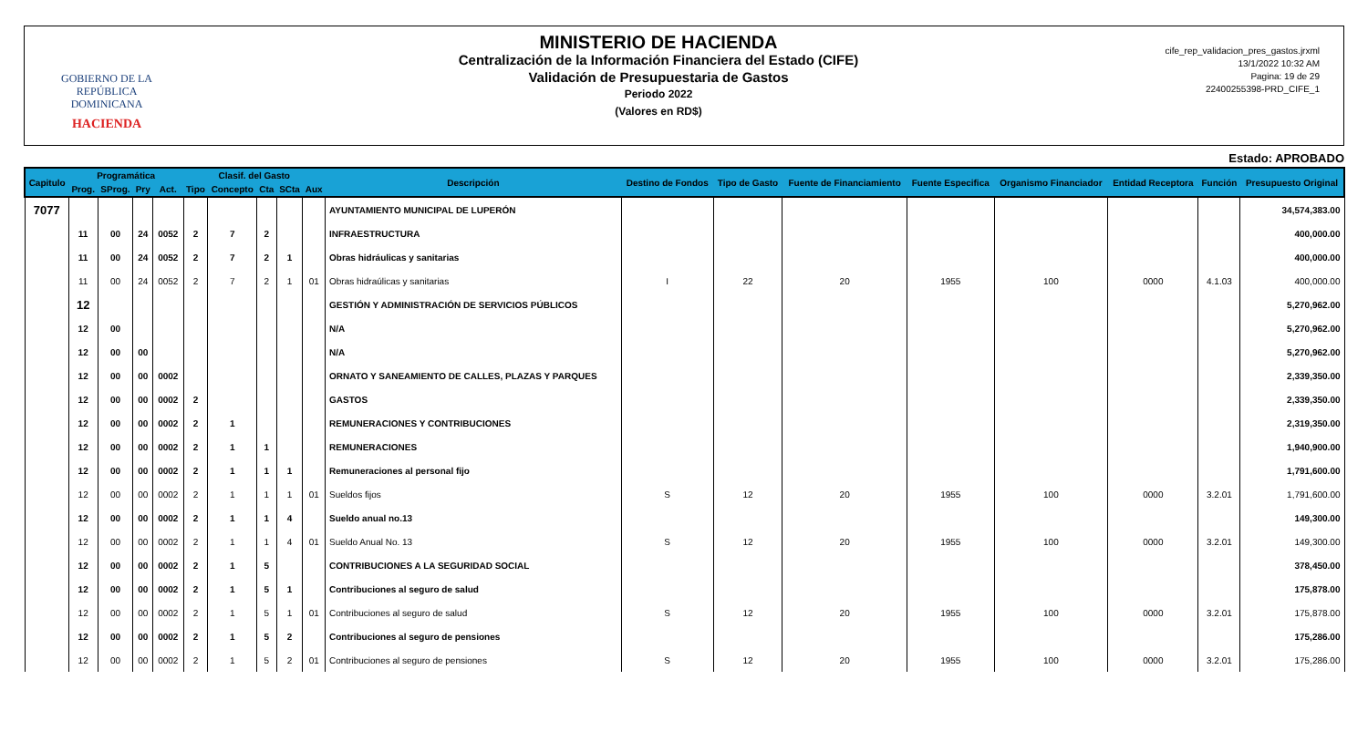GOBIERNO DE LA
REPÚBLICA
DOMINICANA
HACIENDA
MINISTERIO DE HACIENDA
Centralización de la Información Financiera del Estado (CIFE)
Validación de Presupuestaria de Gastos
Periodo 2022
(Valores en RD$)
cife_rep_validacion_pres_gastos.jrxml
13/1/2022 10:32 AM
Pagina: 19 de 29
22400255398-PRD_CIFE_1
Estado: APROBADO
| Capitulo | Programática | | | | Clasif. del Gasto | | | | | Descripción | Destino de Fondos | Tipo de Gasto | Fuente de Financiamiento | Fuente Especifica | Organismo Financiador | Entidad Receptora | Función | Presupuesto Original |
| --- | --- | --- | --- | --- | --- | --- | --- | --- | --- | --- | --- | --- | --- | --- | --- | --- | --- | --- |
| | Prog. | SProg. | Pry | Act. | Tipo | Concepto | Cta | SCta | Aux | | | | | | | | | |
| 7077 | | | | | | | | | | AYUNTAMIENTO MUNICIPAL DE LUPERÓN | | | | | | | | 34,574,383.00 |
| | 11 | 00 | 24 | 0052 | 2 | 7 | 2 | | | INFRAESTRUCTURA | | | | | | | | 400,000.00 |
| | 11 | 00 | 24 | 0052 | 2 | 7 | 2 | 1 | | Obras hidráulicas y sanitarias | | | | | | | | 400,000.00 |
| | 11 | 00 | 24 | 0052 | 2 | 7 | 2 | 1 | 01 | Obras hidraúlicas y sanitarias | I | 22 | 20 | 1955 | 100 | 0000 | 4.1.03 | 400,000.00 |
| | 12 | | | | | | | | | GESTIÓN Y ADMINISTRACIÓN DE SERVICIOS PÚBLICOS | | | | | | | | 5,270,962.00 |
| | 12 | 00 | | | | | | | | N/A | | | | | | | | 5,270,962.00 |
| | 12 | 00 | 00 | | | | | | | N/A | | | | | | | | 5,270,962.00 |
| | 12 | 00 | 00 | 0002 | | | | | | ORNATO Y SANEAMIENTO DE CALLES, PLAZAS Y PARQUES | | | | | | | | 2,339,350.00 |
| | 12 | 00 | 00 | 0002 | 2 | | | | | GASTOS | | | | | | | | 2,339,350.00 |
| | 12 | 00 | 00 | 0002 | 2 | 1 | | | | REMUNERACIONES Y CONTRIBUCIONES | | | | | | | | 2,319,350.00 |
| | 12 | 00 | 00 | 0002 | 2 | 1 | 1 | | | REMUNERACIONES | | | | | | | | 1,940,900.00 |
| | 12 | 00 | 00 | 0002 | 2 | 1 | 1 | 1 | | Remuneraciones al personal fijo | | | | | | | | 1,791,600.00 |
| | 12 | 00 | 00 | 0002 | 2 | 1 | 1 | 1 | 01 | Sueldos fijos | S | 12 | 20 | 1955 | 100 | 0000 | 3.2.01 | 1,791,600.00 |
| | 12 | 00 | 00 | 0002 | 2 | 1 | 1 | 4 | | Sueldo anual no.13 | | | | | | | | 149,300.00 |
| | 12 | 00 | 00 | 0002 | 2 | 1 | 1 | 4 | 01 | Sueldo Anual No. 13 | S | 12 | 20 | 1955 | 100 | 0000 | 3.2.01 | 149,300.00 |
| | 12 | 00 | 00 | 0002 | 2 | 1 | 5 | | | CONTRIBUCIONES A LA SEGURIDAD SOCIAL | | | | | | | | 378,450.00 |
| | 12 | 00 | 00 | 0002 | 2 | 1 | 5 | 1 | | Contribuciones al seguro de salud | | | | | | | | 175,878.00 |
| | 12 | 00 | 00 | 0002 | 2 | 1 | 5 | 1 | 01 | Contribuciones al seguro de salud | S | 12 | 20 | 1955 | 100 | 0000 | 3.2.01 | 175,878.00 |
| | 12 | 00 | 00 | 0002 | 2 | 1 | 5 | 2 | | Contribuciones al seguro de pensiones | | | | | | | | 175,286.00 |
| | 12 | 00 | 00 | 0002 | 2 | 1 | 5 | 2 | 01 | Contribuciones al seguro de pensiones | S | 12 | 20 | 1955 | 100 | 0000 | 3.2.01 | 175,286.00 |